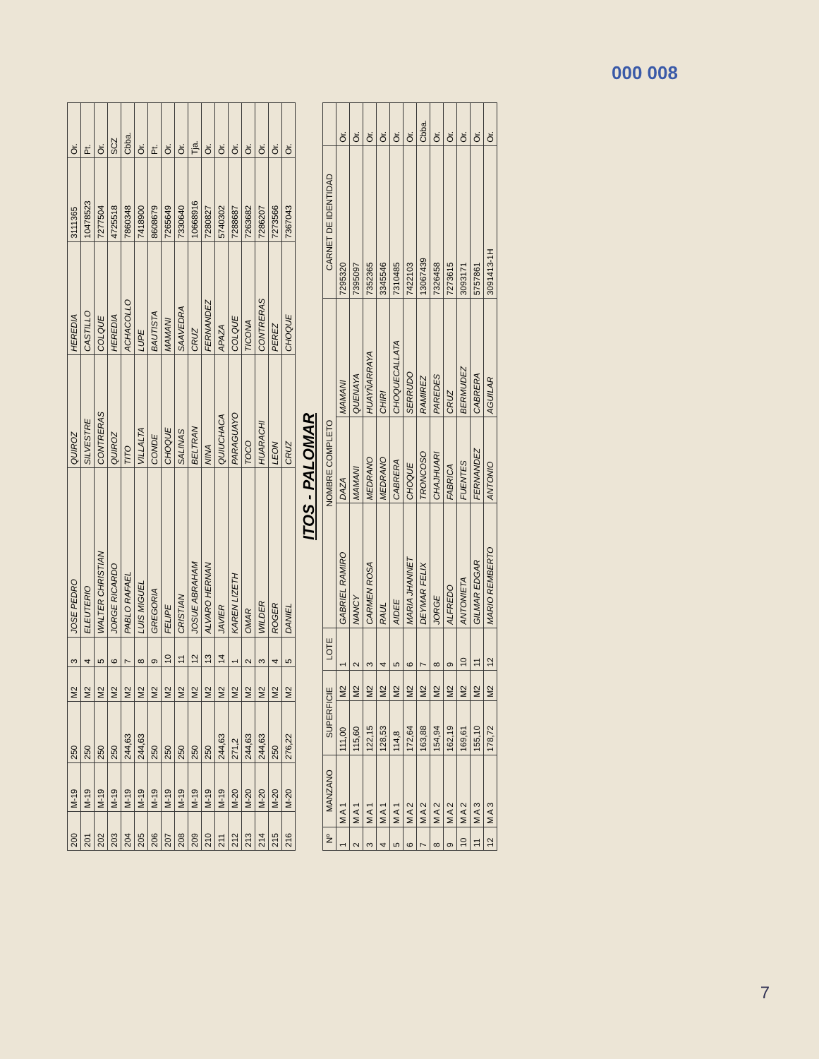000 008
| 200 | M-19 | 250 | M2 | 3 | JOSE PEDRO | QUIROZ | HEREDIA | 3111365 | Or. |
| 201 | M-19 | 250 | M2 | 4 | ELEUTERIO | SILVESTRE | CASTILLO | 10478523 | Pt. |
| 202 | M-19 | 250 | M2 | 5 | WALTER CHRISTIAN | CONTRERAS | COLQUE | 7277504 | Or. |
| 203 | M-19 | 250 | M2 | 6 | JORGE RICARDO | QUIROZ | HEREDIA | 4725518 | SCZ |
| 204 | M-19 | 244,63 | M2 | 7 | PABLO RAFAEL | TITO | ACHACOLLO | 7860348 | Cbba. |
| 205 | M-19 | 244,63 | M2 | 8 | LUIS MIGUEL | VILLALTA | LUPE | 7418900 | Or. |
| 206 | M-19 | 250 | M2 | 9 | GREGORIA | CONDE | BAUTISTA | 8608679 | Pt. |
| 207 | M-19 | 250 | M2 | 10 | FELIPE | CHOQUE | MAMANI | 7265649 | Or. |
| 208 | M-19 | 250 | M2 | 11 | CRISTIAN | SALINAS | SAAVEDRA | 7330640 | Or. |
| 209 | M-19 | 250 | M2 | 12 | JOSUE ABRAHAM | BELTRAN | CRUZ | 10668916 | Tja. |
| 210 | M-19 | 250 | M2 | 13 | ALVARO HERNAN | NINA | FERNANDEZ | 7280827 | Or. |
| 211 | M-19 | 244,63 | M2 | 14 | JAVIER | QUIUCHACA | APAZA | 5740302 | Or. |
| 212 | M-20 | 271,2 | M2 | 1 | KAREN LIZETH | PARAGUAYO | COLQUE | 7288687 | Or. |
| 213 | M-20 | 244,63 | M2 | 2 | OMAR | TOCO | TICONA | 7263682 | Or. |
| 214 | M-20 | 244,63 | M2 | 3 | WILDER | HUARACHI | CONTRERAS | 7286207 | Or. |
| 215 | M-20 | 250 | M2 | 4 | ROGER | LEON | PEREZ | 7273566 | Or. |
| 216 | M-20 | 276,22 | M2 | 5 | DANIEL | CRUZ | CHOQUE | 7367043 | Or. |
ITOS - PALOMAR
| Nº | MANZANO | SUPERFICIE | | LOTE | NOMBRE COMPLETO | | | CARNET DE IDENTIDAD | |
| --- | --- | --- | --- | --- | --- | --- | --- | --- | --- |
| 1 | M A 1 | 111,00 | M2 | 1 | GABRIEL RAMIRO | DAZA | MAMANI | 7295320 | Or. |
| 2 | M A 1 | 115,60 | M2 | 2 | NANCY | MAMANI | QUENAYA | 7395097 | Or. |
| 3 | M A 1 | 122,15 | M2 | 3 | CARMEN ROSA | MEDRANO | HUAYÑARRAYA | 7352365 | Or. |
| 4 | M A 1 | 128,53 | M2 | 4 | RAUL | MEDRANO | CHIRI | 3345546 | Or. |
| 5 | M A 1 | 114,8 | M2 | 5 | AIDEE | CABRERA | CHOQUECALLATA | 7310485 | Or. |
| 6 | M A 2 | 172,64 | M2 | 6 | MARIA JHANNET | CHOQUE | SERRUDO | 7422103 | Or. |
| 7 | M A 2 | 163,88 | M2 | 7 | DEYMAR FELIX | TRONCOSO | RAMIREZ | 13067439 | Cbba. |
| 8 | M A 2 | 154,94 | M2 | 8 | JORGE | CHAJHUARI | PAREDES | 7326458 | Or. |
| 9 | M A 2 | 162,19 | M2 | 9 | ALFREDO | FABRICA | CRUZ | 7273615 | Or. |
| 10 | M A 2 | 169,61 | M2 | 10 | ANTONIETA | FUENTES | BERMUDEZ | 3093171 | Or. |
| 11 | M A 3 | 155,10 | M2 | 11 | GILMAR EDGAR | FERNANDEZ | CABRERA | 5757861 | Or. |
| 12 | M A 3 | 178,72 | M2 | 12 | MARIO REMBERTO | ANTONIO | AGUILAR | 3091413-1H | Or. |
7